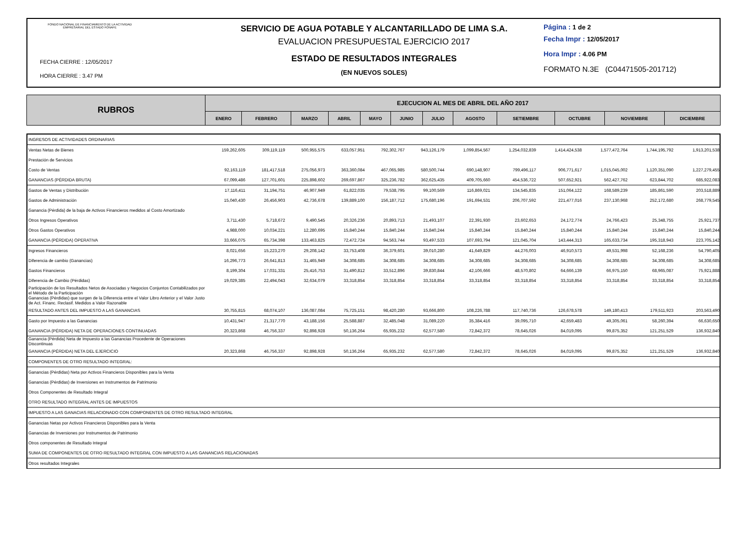FONDO NACIONAL DE FINANCIAMIENTO DE LA ACTIVIDAD EMPRESARIAL DEL ESTADO FONAFE
FECHA CIERRE : 12/05/2017
HORA CIERRE : 3.47 PM
SERVICIO DE AGUA POTABLE Y ALCANTARILLADO DE LIMA S.A.
EVALUACION PRESUPUESTAL EJERCICIO 2017
ESTADO DE RESULTADOS INTEGRALES
(EN NUEVOS SOLES)
Página : 1 de 2
Fecha Impr : 12/05/2017
Hora Impr : 4.06 PM
FORMATO N.3E (C04471505-201712)
| RUBROS | EJECUCION AL MES DE ABRIL DEL AÑO 2017 | | | | | | | | | | | |
| --- | --- | --- | --- | --- | --- | --- | --- | --- | --- | --- | --- | --- |
| | ENERO | FEBRERO | MARZO | ABRIL | MAYO | JUNIO | JULIO | AGOSTO | SETIEMBRE | OCTUBRE | NOVIEMBRE | DICIEMBRE |
| INGRESOS DE ACTIVIDADES ORDINARIAS | | | | | | | | | | | | |
| Ventas Netas de Bienes | 159,262,605 | 309,119,119 | 500,955,575 | 633,057,951 | 792,302,767 | 943,126,179 | 1,099,854,567 | 1,254,032,839 | 1,414,424,538 | 1,577,472,764 | 1,744,195,792 | 1,913,201,538 |
| Prestación de Servicios | | | | | | | | | | | | |
| Costo de Ventas | 92,163,119 | 181,417,518 | 275,056,973 | 363,360,084 | 467,065,985 | 580,500,744 | 690,148,907 | 799,496,117 | 906,771,617 | 1,015,045,002 | 1,120,351,090 | 1,227,279,455 |
| GANANCIAS (PÉRDIDA BRUTA) | 67,099,486 | 127,701,601 | 225,898,602 | 269,697,867 | 325,236,782 | 362,625,435 | 409,705,660 | 454,536,722 | 507,652,921 | 562,427,762 | 623,844,702 | 685,922,083 |
| Gastos de Ventas y Distribución | 17,116,411 | 31,194,751 | 46,907,949 | 61,822,035 | 79,538,795 | 99,100,569 | 116,869,021 | 134,545,835 | 151,064,122 | 168,589,239 | 185,861,590 | 203,518,889 |
| Gastos de Administración | 15,040,430 | 26,456,903 | 42,736,678 | 139,889,100 | 156,187,712 | 175,680,196 | 191,694,531 | 206,707,592 | 221,477,016 | 237,130,968 | 252,172,680 | 268,779,545 |
| Ganancia (Pérdida) de la baja de Activos Financieros medidos al Costo Amortizado | | | | | | | | | | | | |
| Otros Ingresos Operativos | 3,711,430 | 5,718,672 | 9,490,545 | 20,326,236 | 20,893,713 | 21,493,107 | 22,391,930 | 23,602,653 | 24,172,774 | 24,766,423 | 25,348,755 | 25,921,737 |
| Otros Gastos Operativos | 4,988,000 | 10,034,221 | 12,280,695 | 15,840,244 | 15,840,244 | 15,840,244 | 15,840,244 | 15,840,244 | 15,840,244 | 15,840,244 | 15,840,244 | 15,840,244 |
| GANANCIA (PÉRDIDA) OPERATIVA | 33,666,075 | 65,734,398 | 133,463,825 | 72,472,724 | 94,563,744 | 93,497,533 | 107,693,794 | 121,045,704 | 143,444,313 | 165,633,734 | 195,318,943 | 223,705,142 |
| Ingresos Financieros | 8,021,656 | 15,223,270 | 29,208,142 | 33,753,408 | 36,379,601 | 39,010,280 | 41,649,829 | 44,276,003 | 46,910,573 | 49,531,998 | 52,168,236 | 54,790,405 |
| Diferencia de cambio (Ganancias) | 16,296,773 | 26,641,813 | 31,465,949 | 34,308,685 | 34,308,685 | 34,308,685 | 34,308,685 | 34,308,685 | 34,308,685 | 34,308,685 | 34,308,685 | 34,308,685 |
| Gastos Financieros | 8,199,304 | 17,031,331 | 25,416,753 | 31,490,812 | 33,512,896 | 39,830,844 | 42,106,666 | 48,570,802 | 64,666,139 | 66,975,150 | 68,965,087 | 75,921,888 |
| Diferencia de Cambio (Pérdidas) | 19,029,385 | 22,494,043 | 32,634,079 | 33,318,854 | 33,318,854 | 33,318,854 | 33,318,854 | 33,318,854 | 33,318,854 | 33,318,854 | 33,318,854 | 33,318,854 |
| Participación de los Resultados Netos de Asociadas y Negocios Conjuntos Contabilizados por el Método de la Participación | | | | | | | | | | | | |
| Ganancias (Pérdidas) que surgen de la Diferencia entre el Valor Libro Anterior y el Valor Justo de Act. Financ. Reclasif. Medidos a Valor Razonable | | | | | | | | | | | | |
| RESULTADO ANTES DEL IMPUESTO A LAS GANANCIAS | 30,755,815 | 68,074,107 | 136,087,084 | 75,725,151 | 98,420,280 | 93,666,800 | 108,226,788 | 117,740,736 | 126,678,578 | 149,180,413 | 179,511,923 | 203,563,490 |
| Gasto por Impuesto a las Ganancias | 10,431,947 | 21,317,770 | 43,188,156 | 25,588,887 | 32,485,048 | 31,089,220 | 35,384,416 | 39,095,710 | 42,659,483 | 49,305,061 | 58,260,394 | 66,630,650 |
| GANANCIA (PÉRDIDA) NETA DE OPERACIONES CONTINUADAS | 20,323,868 | 46,756,337 | 92,898,928 | 50,136,264 | 65,935,232 | 62,577,580 | 72,842,372 | 78,645,026 | 84,019,095 | 99,875,352 | 121,251,529 | 136,932,840 |
| Ganancia (Pérdida) Neta de Impuesto a las Ganancias Procedente de Operaciones Discontinuas | | | | | | | | | | | | |
| GANANCIA (PÉRDIDA) NETA DEL EJERCICIO | 20,323,868 | 46,756,337 | 92,898,928 | 50,136,264 | 65,935,232 | 62,577,580 | 72,842,372 | 78,645,026 | 84,019,095 | 99,875,352 | 121,251,529 | 136,932,840 |
| COMPONENTES DE OTRO RESULTADO INTEGRAL: | | | | | | | | | | | | |
| Ganancias (Pérdidas) Neta por Activos Financieros Disponibles para la Venta | | | | | | | | | | | | |
| Ganancias (Pérdidas) de Inversiones en Instrumentos de Patrimonio | | | | | | | | | | | | |
| Otros Componentes de Resultado Integral | | | | | | | | | | | | |
| OTRO RESULTADO INTEGRAL ANTES DE IMPUESTOS | | | | | | | | | | | | |
| IMPUESTO A LAS GANACIAS RELACIONADO CON COMPONENTES DE OTRO RESULTADO INTEGRAL | | | | | | | | | | | | |
| Ganancias Netas por Activos Financieros Disponibles para la Venta | | | | | | | | | | | | |
| Ganancias de Inversiones por Instrumentos de Patrimonio | | | | | | | | | | | | |
| Otros componentes de Resultado Integral | | | | | | | | | | | | |
| SUMA DE COMPONENTES DE OTRO RESULTADO INTEGRAL CON IMPUESTO A LAS GANANCIAS RELACIONADAS | | | | | | | | | | | | |
| Otros resultados Integrales | | | | | | | | | | | | |